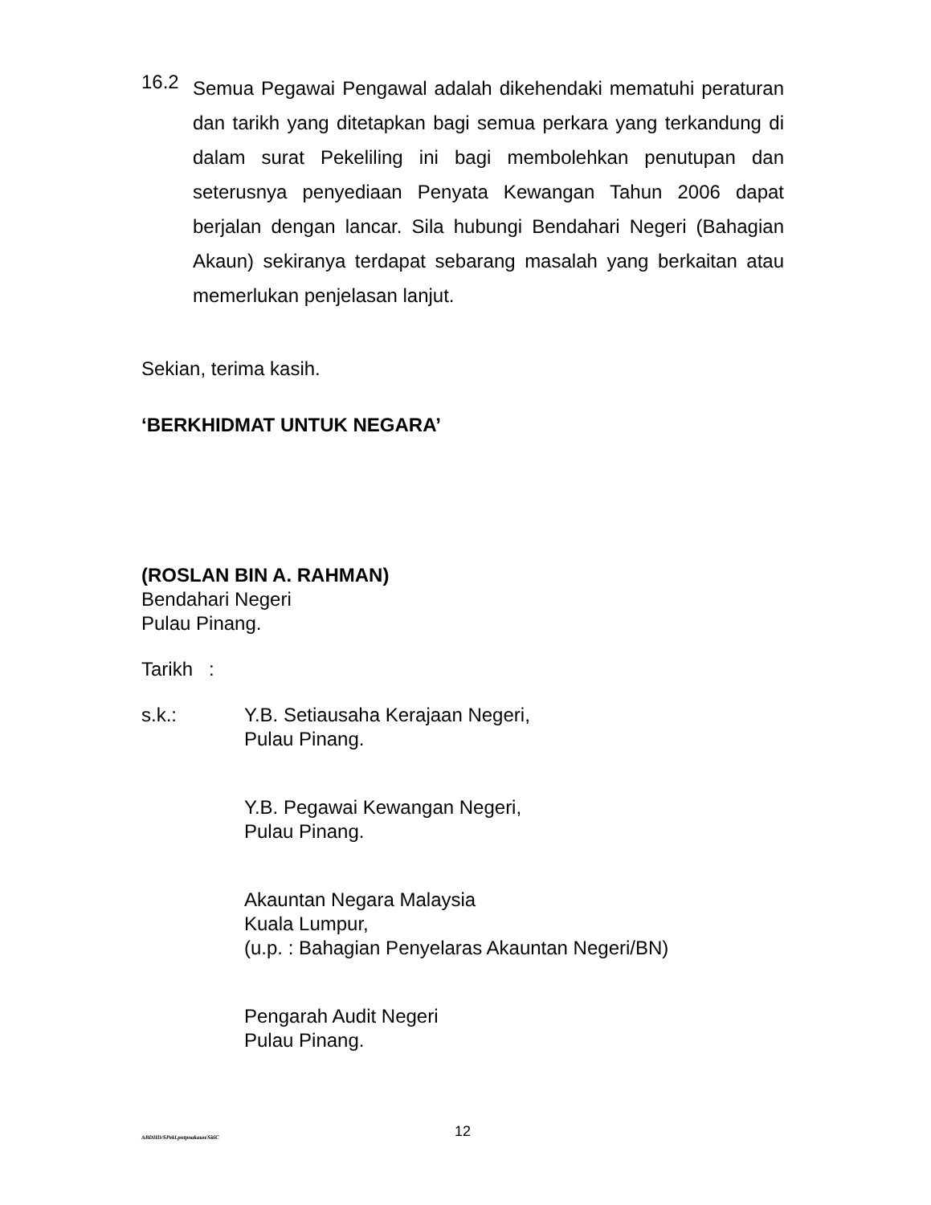16.2
Semua Pegawai Pengawal adalah dikehendaki mematuhi peraturan dan tarikh yang ditetapkan bagi semua perkara yang terkandung di dalam surat Pekeliling ini bagi membolehkan penutupan dan seterusnya penyediaan Penyata Kewangan Tahun 2006 dapat berjalan dengan lancar. Sila hubungi Bendahari Negeri (Bahagian Akaun) sekiranya terdapat sebarang masalah yang berkaitan atau memerlukan penjelasan lanjut.
Sekian, terima kasih.
‘BERKHIDMAT UNTUK NEGARA’
(ROSLAN BIN A. RAHMAN)
Bendahari Negeri
Pulau Pinang.
Tarikh :
s.k.: Y.B. Setiausaha Kerajaan Negeri,
Pulau Pinang.
Y.B. Pegawai Kewangan Negeri,
Pulau Pinang.
Akauntan Negara Malaysia
Kuala Lumpur,
(u.p. : Bahagian Penyelaras Akauntan Negeri/BN)
Pengarah Audit Negeri
Pulau Pinang.
ABDHD/SPekl.pntpnakaun/SitiC 12